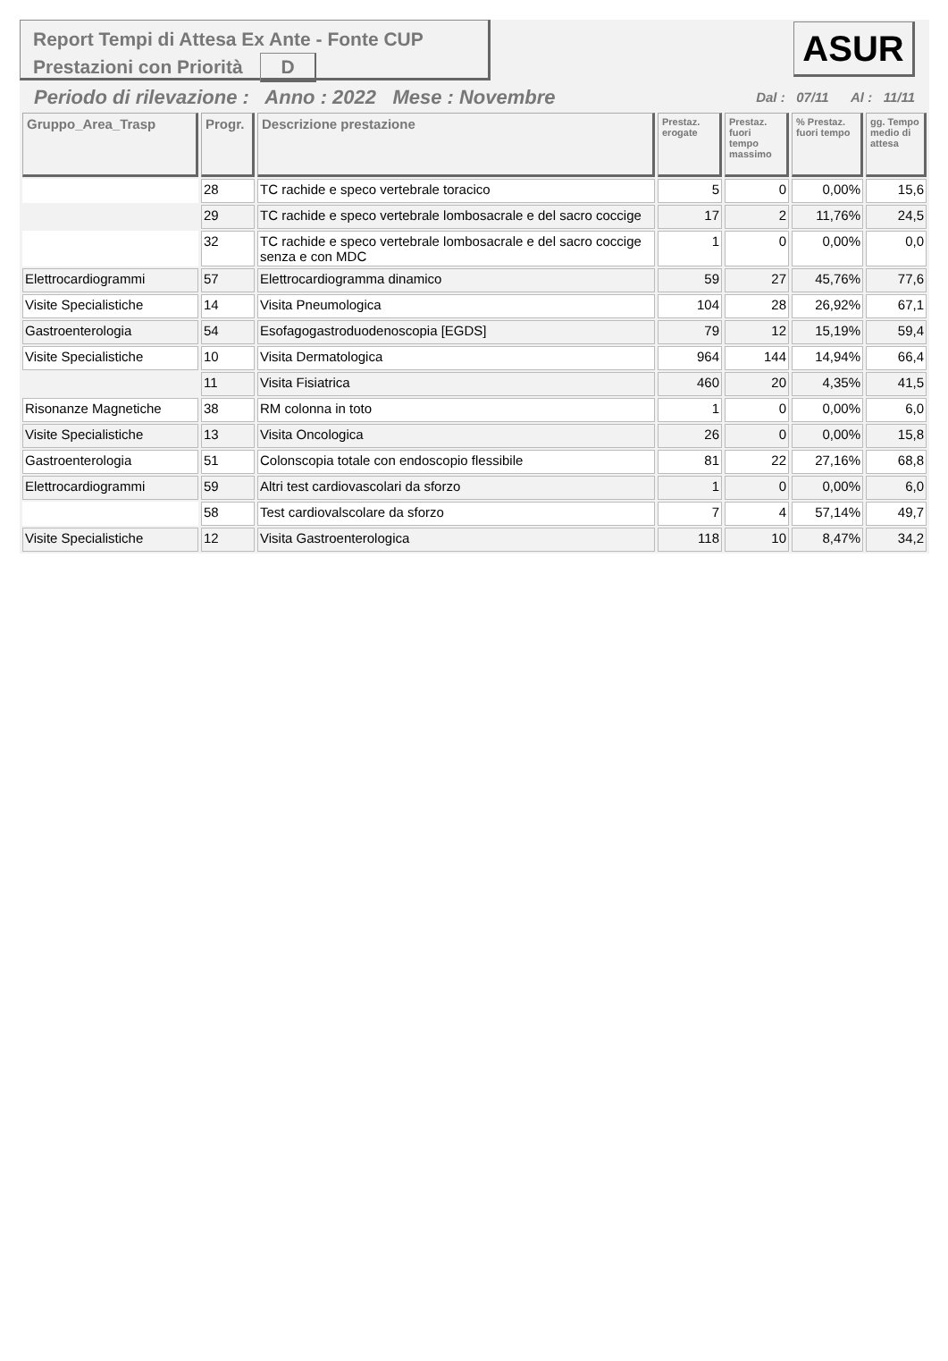Report Tempi di Attesa Ex Ante - Fonte CUP
Prestazioni con Priorità D
ASUR
Periodo di rilevazione : Anno : 2022 Mese : Novembre Dal : 07/11 Al : 11/11
| Gruppo_Area_Trasp | Progr. | Descrizione prestazione | Prestaz. erogate | Prestaz. fuori tempo massimo | % Prestaz. fuori tempo | gg. Tempo medio di attesa |
| --- | --- | --- | --- | --- | --- | --- |
| | 28 | TC rachide e speco vertebrale toracico | 5 | 0 | 0,00% | 15,6 |
| | 29 | TC rachide e speco vertebrale lombosacrale e del sacro coccige | 17 | 2 | 11,76% | 24,5 |
| | 32 | TC rachide e speco vertebrale lombosacrale e del sacro coccige senza e con MDC | 1 | 0 | 0,00% | 0,0 |
| Elettrocardiogrammi | 57 | Elettrocardiogramma dinamico | 59 | 27 | 45,76% | 77,6 |
| Visite Specialistiche | 14 | Visita Pneumologica | 104 | 28 | 26,92% | 67,1 |
| Gastroenterologia | 54 | Esofagogastroduodenoscopia [EGDS] | 79 | 12 | 15,19% | 59,4 |
| Visite Specialistiche | 10 | Visita Dermatologica | 964 | 144 | 14,94% | 66,4 |
| | 11 | Visita Fisiatrica | 460 | 20 | 4,35% | 41,5 |
| Risonanze Magnetiche | 38 | RM colonna in toto | 1 | 0 | 0,00% | 6,0 |
| Visite Specialistiche | 13 | Visita Oncologica | 26 | 0 | 0,00% | 15,8 |
| Gastroenterologia | 51 | Colonscopia totale con endoscopio flessibile | 81 | 22 | 27,16% | 68,8 |
| Elettrocardiogrammi | 59 | Altri test cardiovascolari da sforzo | 1 | 0 | 0,00% | 6,0 |
| | 58 | Test cardiovalscolare da sforzo | 7 | 4 | 57,14% | 49,7 |
| Visite Specialistiche | 12 | Visita Gastroenterologica | 118 | 10 | 8,47% | 34,2 |